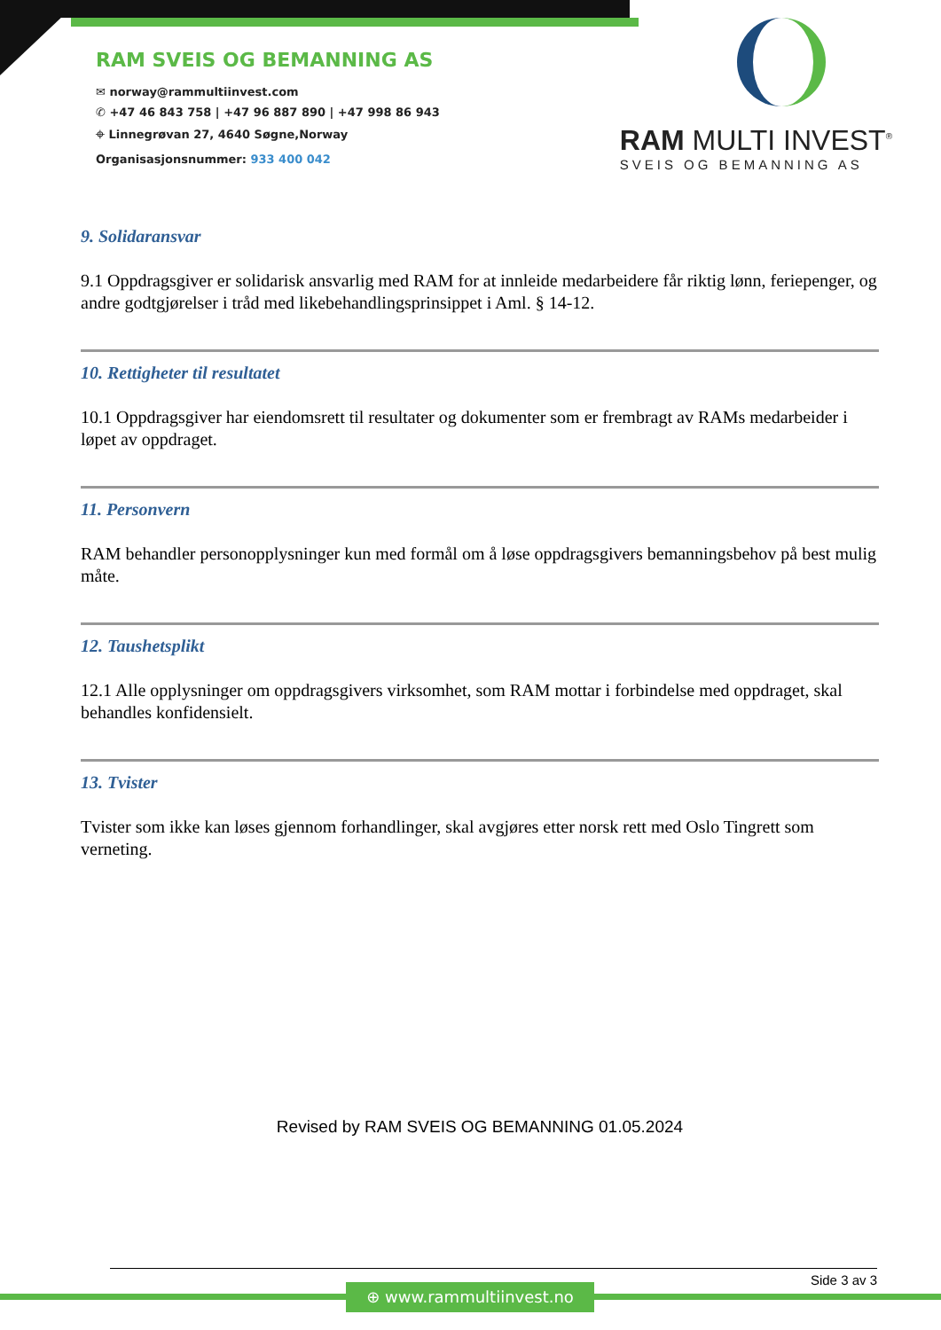RAM SVEIS OG BEMANNING AS
✉ norway@rammultiinvest.com
✆ +47 46 843 758 | +47 96 887 890 | +47 998 86 943
⌖ Linnegrøvan 27, 4640 Søgne,Norway
Organisasjonsnummer: 933 400 042
RAM MULTI INVEST<sup>®</sup>
SVEIS OG BEMANNING AS
9. Solidaransvar
9.1 Oppdragsgiver er solidarisk ansvarlig med RAM for at innleide medarbeidere får riktig lønn, feriepenger, og andre godtgjørelser i tråd med likebehandlingsprinsippet i Aml. § 14-12.
10. Rettigheter til resultatet
10.1 Oppdragsgiver har eiendomsrett til resultater og dokumenter som er frembragt av RAMs medarbeider i løpet av oppdraget.
11. Personvern
RAM behandler personopplysninger kun med formål om å løse oppdragsgivers bemanningsbehov på best mulig måte.
12. Taushetsplikt
12.1 Alle opplysninger om oppdragsgivers virksomhet, som RAM mottar i forbindelse med oppdraget, skal behandles konfidensielt.
13. Tvister
Tvister som ikke kan løses gjennom forhandlinger, skal avgjøres etter norsk rett med Oslo Tingrett som verneting.
Revised by RAM SVEIS OG BEMANNING 01.05.2024
Side 3 av 3
⊕ www.rammultiinvest.no